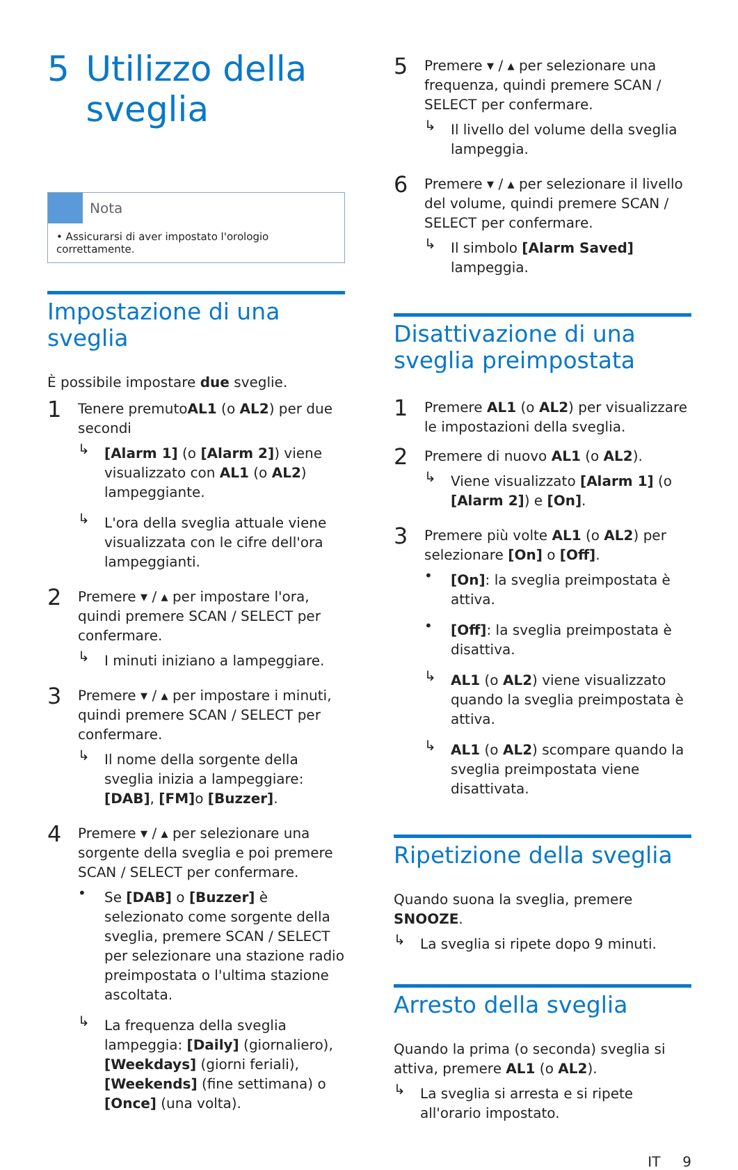5 Utilizzo della sveglia
Nota
• Assicurarsi di aver impostato l'orologio correttamente.
Impostazione di una sveglia
È possibile impostare due sveglie.
1
Tenere premutoAL1 (o AL2) per due secondi
↳
[Alarm 1] (o [Alarm 2]) viene visualizzato con AL1 (o AL2) lampeggiante.
↳
L'ora della sveglia attuale viene visualizzata con le cifre dell'ora lampeggianti.
2
Premere ▾ / ▴ per impostare l'ora, quindi premere SCAN / SELECT per confermare.
↳
I minuti iniziano a lampeggiare.
3
Premere ▾ / ▴ per impostare i minuti, quindi premere SCAN / SELECT per confermare.
↳
Il nome della sorgente della sveglia inizia a lampeggiare: [DAB], [FM] o [Buzzer].
4
Premere ▾ / ▴ per selezionare una sorgente della sveglia e poi premere SCAN / SELECT per confermare.
•
Se [DAB] o [Buzzer] è selezionato come sorgente della sveglia, premere SCAN / SELECT per selezionare una stazione radio preimpostata o l'ultima stazione ascoltata.
↳
La frequenza della sveglia lampeggia: [Daily] (giornaliero), [Weekdays] (giorni feriali), [Weekends] (fine settimana) o [Once] (una volta).
5
Premere ▾ / ▴ per selezionare una frequenza, quindi premere SCAN / SELECT per confermare.
↳
Il livello del volume della sveglia lampeggia.
6
Premere ▾ / ▴ per selezionare il livello del volume, quindi premere SCAN / SELECT per confermare.
↳
Il simbolo [Alarm Saved] lampeggia.
Disattivazione di una sveglia preimpostata
1
Premere AL1 (o AL2) per visualizzare le impostazioni della sveglia.
2
Premere di nuovo AL1 (o AL2).
↳
Viene visualizzato [Alarm 1] (o [Alarm 2]) e [On].
3
Premere più volte AL1 (o AL2) per selezionare [On] o [Off].
•
[On]: la sveglia preimpostata è attiva.
•
[Off]: la sveglia preimpostata è disattiva.
↳
AL1 (o AL2) viene visualizzato quando la sveglia preimpostata è attiva.
↳
AL1 (o AL2) scompare quando la sveglia preimpostata viene disattivata.
Ripetizione della sveglia
Quando suona la sveglia, premere SNOOZE.
↳
La sveglia si ripete dopo 9 minuti.
Arresto della sveglia
Quando la prima (o seconda) sveglia si attiva, premere AL1 (o AL2).
↳
La sveglia si arresta e si ripete all'orario impostato.
IT 9